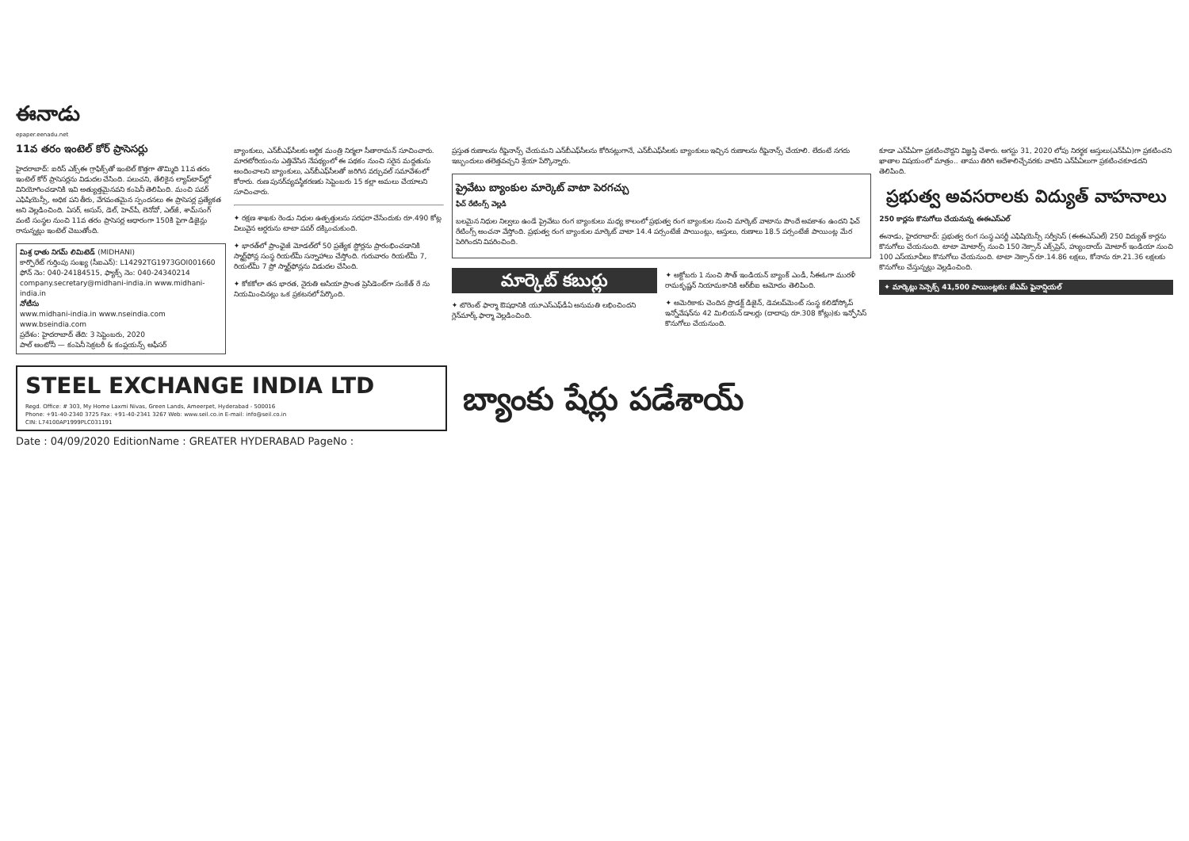ఈనాడు
epaper.eenadu.net
11వ తరం ఇంటెల్ కోర్ ప్రాసెసర్లు
హైదరాబాద్: ఐరిస్ ఎక్స్‌ఈ గ్రాఫిక్స్‌తో ఇంటెల్ కొత్తగా తొమ్మిది 11వ తరం ఇంటెల్ కోర్ ప్రాసెసర్లను విడుదల చేసింది. పలుచని, తేలికైన ల్యాప్‌టాప్‌ల్లో వినియోగించడానికి ఇవి అత్యుత్తమైనవని కంపెనీ తెలిపింది. మంచి పవర్ ఎఫిషియెన్సీ, అధిక పని తీరు, వేగవంతమైన స్పందనలు ఈ ప్రాసెసర్ల ప్రత్యేకత అని వెల్లడించింది. ఏసర్, అసుస్, డెల్, హెచ్‌పీ, లెనోవో, ఎల్‌జీ, శామ్‌సంగ్ వంటి సంస్థల నుంచి 11వ తరం ప్రాసెసర్ల ఆధారంగా 150కి పైగా డిజైన్లు రానున్నట్లు ఇంటెల్ చెబుతోంది.
మిశ్ర ధాతు నిగమ్ లిమిటెడ్ (MIDHANI)
కార్పొరేట్ గుర్తింపు సంఖ్య (సీఐఎన్): L14292TG1973GOI001660
ఫోన్ నెం: 040-24184515, ఫ్యాక్స్ నెం: 040-24340214
company.secretary@midhani-india.in www.midhani-india.in
నోటీసు
www.midhani-india.in www.nseindia.com www.bseindia.com
ప్రదేశం: హైదరాబాద్ తేది: 3 సెప్టెంబరు, 2020
పాల్ ఆంటోనీ — కంపెనీ సెక్రటరీ & కంప్లయన్స్ ఆఫీసర్
బ్యాంకులు, ఎన్‌బీఎఫ్‌సీలకు ఆర్థిక మంత్రి నిర్మలా సీతారామన్ సూచించారు. మారటోరియంను ఎత్తివేసిన నేపథ్యంలో ఈ పథకం నుంచి సరైన మద్దతును అందించాలని బ్యాంకులు, ఎన్‌బీఎఫ్‌సీలతో జరిగిన వర్చువల్ సమావేశంలో కోరారు. రుణ పునర్‌వ్యవస్థీకరణకు సెప్టెంబరు 15 కల్లా అమలు చేయాలని సూచించారు.
✦ రక్షణ శాఖకు రెండు నిధుల ఉత్పత్తులను సరఫరా చేసేందుకు రూ.490 కోట్ల విలువైన ఆర్డరును టాటా పవర్ దక్కించుకుంది.
✦ భారత్‌లో ప్రాంఛైజీ మోడల్‌లో 50 ప్రత్యేక స్టోర్లను ప్రారంభించడానికి స్మార్ట్‌ఫోన్ల సంస్థ రియల్‌మీ సన్నాహాలు చేస్తోంది. గురువారం రియల్‌మీ 7, రియల్‌మీ 7 ప్రో స్మార్ట్‌ఫోన్లను విడుదల చేసింది.
✦ కోకకోలా తన భారత, నైరుతి ఆసియా ప్రాంత ప్రెసిడెంట్‌గా సంకేత్ రే ను నియమించినట్లు ఒక ప్రకటనలో పేర్కొంది.
ప్రస్తుత రుణాలను రీఫైనాన్స్ చేయమని ఎన్‌బీఎఫ్‌సీలను కోరినట్లుగానే, ఎన్‌బీఎఫ్‌సీలకు బ్యాంకులు ఇచ్చిన రుణాలను రీఫైనాన్స్ చేయాలి. లేదంటే నగదు ఇబ్బందులు తలెత్తవచ్చని శ్రేయా పేర్కొన్నారు.
ప్రైవేటు బ్యాంకుల మార్కెట్ వాటా పెరగచ్చు
ఫిచ్ రేటింగ్స్ వెల్లడి
బలమైన నిధుల నిల్వలు ఉండే ప్రైవేటు రంగ బ్యాంకులు మధ్య కాలంలో ప్రభుత్వ రంగ బ్యాంకుల నుంచి మార్కెట్ వాటాను పొందే అవకాశం ఉందని ఫిచ్ రేటింగ్స్ అంచనా వేస్తోంది. ప్రభుత్వ రంగ బ్యాంకుల మార్కెట్ వాటా 14.4 పర్సంటేజీ పాయింట్లు, ఆస్తులు, రుణాలు 18.5 పర్సంటేజీ పాయింట్ల మేర పెరిగిందని వివరించింది.
మార్కెట్ కబుర్లు
✦ టొరెంట్ ఫార్మా ఔషధానికి యూఎస్‌ఎఫ్‌డీఏ అనుమతి లభించిందని గ్లెన్‌మార్క్ ఫార్మా వెల్లడించింది.
✦ అక్టోబరు 1 నుంచి సౌత్ ఇండియన్ బ్యాంక్ ఎండీ, సీఈఓగా మురళీ రామకృష్ణన్ నియామకానికి ఆర్‌బీఐ ఆమోదం తెలిపింది.
✦ అమెరికాకు చెందిన ప్రొడక్ట్ డిజైన్, డెవలప్‌మెంట్ సంస్థ కలిడోస్కోప్ ఇన్నోవేషన్‌ను 42 మిలియన్ డాలర్లు (దాదాపు రూ.308 కోట్లు)కు ఇన్ఫోసిస్ కొనుగోలు చేయనుంది.
కూడా ఎన్‌పీఏగా ప్రకటించొద్దని విజ్ఞప్తి చేశారు. ఆగస్టు 31, 2020 లోపు నిరర్థక ఆస్తులు(ఎన్‌పీఏ)గా ప్రకటించని ఖాతాల విషయంలో మాత్రం.. తాము తిరిగి ఆదేశాలిచ్చేవరకు వాటిని ఎన్‌పీఏలుగా ప్రకటించకూడదని తెలిపింది.
ప్రభుత్వ అవసరాలకు విద్యుత్ వాహనాలు
250 కార్లను కొనుగోలు చేయనున్న ఈఈఎస్ఎల్
ఈనాడు, హైదరాబాద్: ప్రభుత్వ రంగ సంస్థ ఎనర్జీ ఎఫిషియెన్సీ సర్వీసెస్ (ఈఈఎస్ఎల్) 250 విద్యుత్ కార్లను కొనుగోలు చేయనుంది. టాటా మోటార్స్ నుంచి 150 నెక్సాన్ ఎక్స్‌ప్రెస్, హ్యుందాయ్ మోటార్ ఇండియా నుంచి 100 ఎస్‌యూవీలు కొనుగోలు చేయనుంది. టాటా నెక్సాన్ రూ.14.86 లక్షలు, కోనాను రూ.21.36 లక్షలకు కొనుగోలు చేస్తున్నట్లు వెల్లడించింది.
✦ మార్కెట్లు సెన్సెక్స్ 41,500 పాయింట్లకు: జేఎమ్ ఫైనాన్షియల్
STEEL EXCHANGE INDIA LTD
Regd. Office: # 303, My Home Laxmi Nivas, Green Lands, Ameerpet, Hyderabad - 500016
Phone: +91-40-2340 3725 Fax: +91-40-2341 3267 Web: www.seil.co.in E-mail: info@seil.co.in
CIN: L74100AP1999PLC031191
బ్యాంకు షేర్లు పడేశాయ్
Date : 04/09/2020 EditionName : GREATER HYDERABAD PageNo :